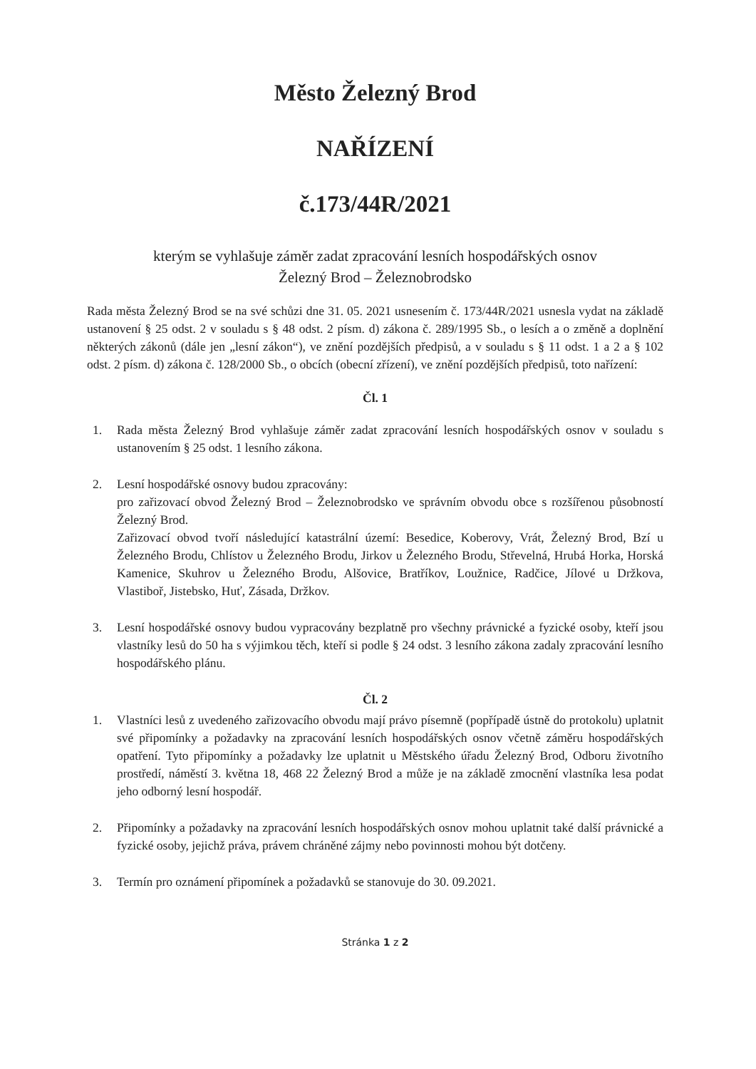Město Železný Brod
NAŘÍZENÍ
č.173/44R/2021
kterým se vyhlašuje záměr zadat zpracování lesních hospodářských osnov
Železný Brod – Železnobrodsko
Rada města Železný Brod se na své schůzi dne 31. 05. 2021 usnesením č. 173/44R/2021 usnesla vydat na základě ustanovení § 25 odst. 2 v souladu s § 48 odst. 2 písm. d) zákona č. 289/1995 Sb., o lesích a o změně a doplnění některých zákonů (dále jen „lesní zákon“), ve znění pozdějších předpisů, a v souladu s § 11 odst. 1 a 2 a § 102 odst. 2 písm. d) zákona č. 128/2000 Sb., o obcích (obecní zřízení), ve znění pozdějších předpisů, toto nařízení:
Čl. 1
1. Rada města Železný Brod vyhlašuje záměr zadat zpracování lesních hospodářských osnov v souladu s ustanovením § 25 odst. 1 lesního zákona.
2. Lesní hospodářské osnovy budou zpracovány:
pro zařizovací obvod Železný Brod – Železnobrodsko ve správním obvodu obce s rozšířenou působností Železný Brod.
Zařizovací obvod tvoří následující katastrální území: Besedice, Koberovy, Vrát, Železný Brod, Bzí u Železného Brodu, Chlístov u Železného Brodu, Jirkov u Železného Brodu, Střevelná, Hrubá Horka, Horská Kamenice, Skuhrov u Železného Brodu, Alšovice, Bratříkov, Loužnice, Radčice, Jílové u Držkova, Vlastiboř, Jistebsko, Huť, Zásada, Držkov.
3. Lesní hospodářské osnovy budou vypracovány bezplatně pro všechny právnické a fyzické osoby, kteří jsou vlastníky lesů do 50 ha s výjimkou těch, kteří si podle § 24 odst. 3 lesního zákona zadaly zpracování lesního hospodářského plánu.
Čl. 2
1. Vlastníci lesů z uvedeného zařizovacího obvodu mají právo písemně (popřípadě ústně do protokolu) uplatnit své připomínky a požadavky na zpracování lesních hospodářských osnov včetně záměru hospodářských opatření. Tyto připomínky a požadavky lze uplatnit u Městského úřadu Železný Brod, Odboru životního prostředí, náměstí 3. května 18, 468 22 Železný Brod a může je na základě zmocnění vlastníka lesa podat jeho odborný lesní hospodář.
2. Připomínky a požadavky na zpracování lesních hospodářských osnov mohou uplatnit také další právnické a fyzické osoby, jejichž práva, právem chráněné zájmy nebo povinnosti mohou být dotčeny.
3. Termín pro oznámení připomínek a požadavků se stanovuje do 30. 09.2021.
Stránka 1 z 2